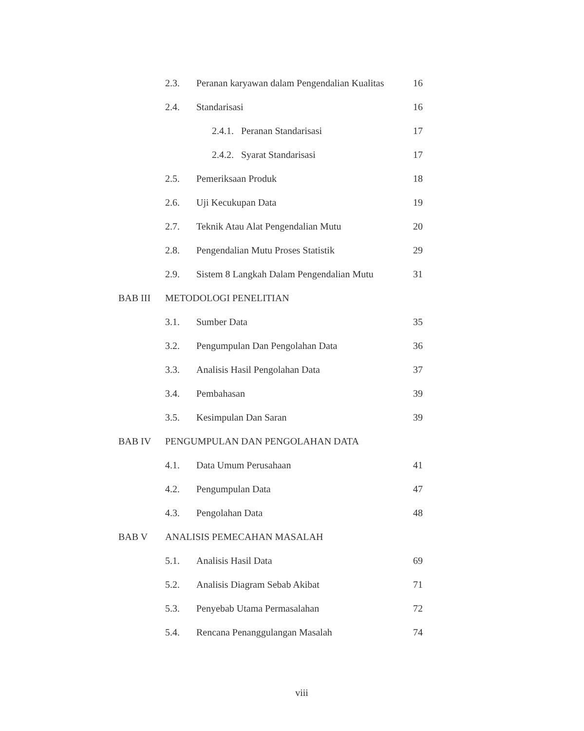| | 2.3. | Peranan karyawan dalam Pengendalian Kualitas | 16 |
| | 2.4. | Standarisasi | 16 |
| | | 2.4.1. Peranan Standarisasi | 17 |
| | | 2.4.2. Syarat Standarisasi | 17 |
| | 2.5. | Pemeriksaan Produk | 18 |
| | 2.6. | Uji Kecukupan Data | 19 |
| | 2.7. | Teknik Atau Alat Pengendalian Mutu | 20 |
| | 2.8. | Pengendalian Mutu Proses Statistik | 29 |
| | 2.9. | Sistem 8 Langkah Dalam Pengendalian Mutu | 31 |
| BAB III | METODOLOGI PENELITIAN | | |
| | 3.1. | Sumber Data | 35 |
| | 3.2. | Pengumpulan Dan Pengolahan Data | 36 |
| | 3.3. | Analisis Hasil Pengolahan Data | 37 |
| | 3.4. | Pembahasan | 39 |
| | 3.5. | Kesimpulan Dan Saran | 39 |
| BAB IV | PENGUMPULAN DAN PENGOLAHAN DATA | | |
| | 4.1. | Data Umum Perusahaan | 41 |
| | 4.2. | Pengumpulan Data | 47 |
| | 4.3. | Pengolahan Data | 48 |
| BAB V | ANALISIS PEMECAHAN MASALAH | | |
| | 5.1. | Analisis Hasil Data | 69 |
| | 5.2. | Analisis Diagram Sebab Akibat | 71 |
| | 5.3. | Penyebab Utama Permasalahan | 72 |
| | 5.4. | Rencana Penanggulangan Masalah | 74 |
viii